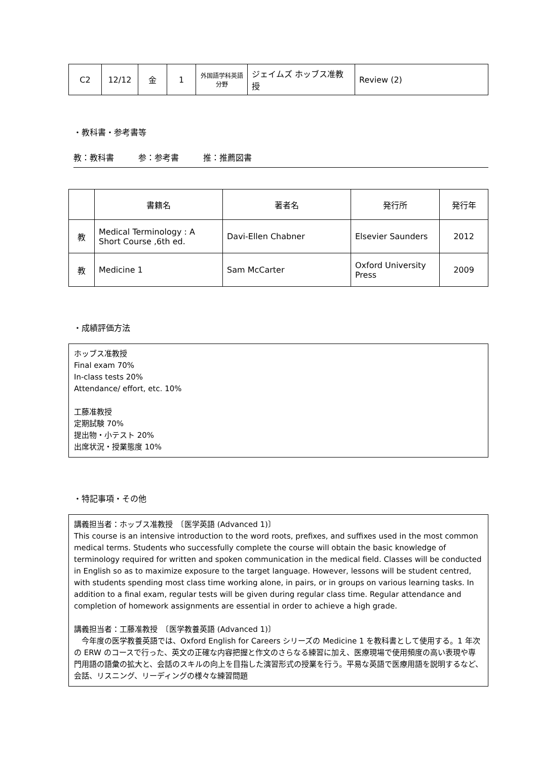| C2 | 12/12 | 金 | 1 | 外国語学科英語分野 | ジェイムズ ホッブス准教授 | Review (2) |
・教科書・参考書等
教：教科書　　　参：参考書　　　推：推薦図書
| | 書籍名 | 著者名 | 発行所 | 発行年 |
| --- | --- | --- | --- | --- |
| 教 | Medical Terminology : A Short Course ,6th ed. | Davi-Ellen Chabner | Elsevier Saunders | 2012 |
| 教 | Medicine 1 | Sam McCarter | Oxford University Press | 2009 |
・成績評価方法
ホッブス准教授
Final exam 70%
In-class tests 20%
Attendance/ effort, etc. 10%
工藤准教授
定期試験 70%
提出物・小テスト 20%
出席状況・授業態度 10%
・特記事項・その他
講義担当者：ホッブス准教授　〔医学英語 (Advanced 1)〕
This course is an intensive introduction to the word roots, prefixes, and suffixes used in the most common medical terms. Students who successfully complete the course will obtain the basic knowledge of terminology required for written and spoken communication in the medical field. Classes will be conducted in English so as to maximize exposure to the target language. However, lessons will be student centred, with students spending most class time working alone, in pairs, or in groups on various learning tasks. In addition to a final exam, regular tests will be given during regular class time. Regular attendance and completion of homework assignments are essential in order to achieve a high grade.
講義担当者：工藤准教授　〔医学教養英語 (Advanced 1)〕
　今年度の医学教養英語では、Oxford English for Careers シリーズの Medicine 1 を教科書として使用する。1 年次の ERW のコースで行った、英文の正確な内容把握と作文のさらなる練習に加え、医療現場で使用頻度の高い表現や専門用語の語彙の拡大と、会話のスキルの向上を目指した演習形式の授業を行う。平易な英語で医療用語を説明するなど、会話、リスニング、リーディングの様々な練習問題